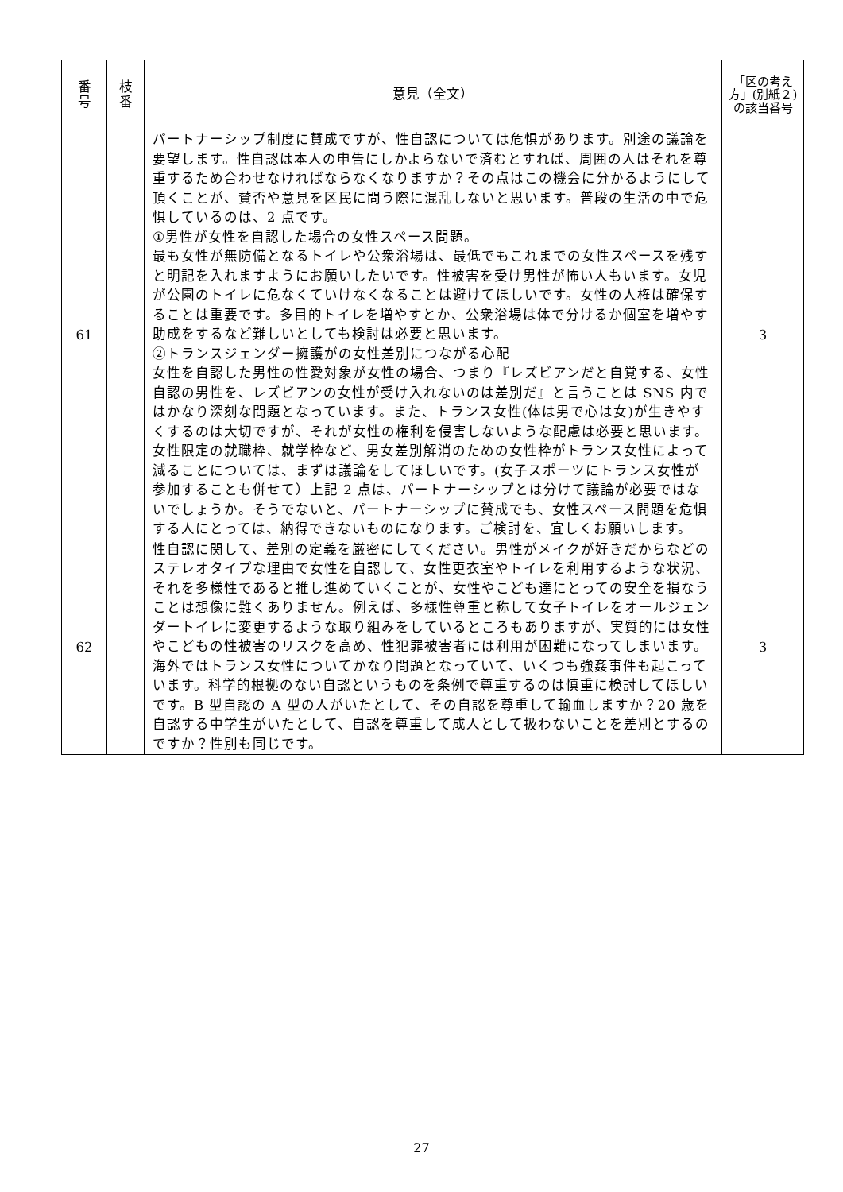| 番 号 | 枝 番 | 意見（全文） | 「区の考え方」(別紙２)の該当番号 |
| --- | --- | --- | --- |
| 61 | | パートナーシップ制度に賛成ですが、性自認については危惧があります。別途の議論を要望します。性自認は本人の申告にしかよらないで済むとすれば、周囲の人はそれを尊重するため合わせなければならなくなりますか？その点はこの機会に分かるようにして頂くことが、賛否や意見を区民に問う際に混乱しないと思います。普段の生活の中で危惧しているのは、2 点です。 ①男性が女性を自認した場合の女性スペース問題。 最も女性が無防備となるトイレや公衆浴場は、最低でもこれまでの女性スペースを残すと明記を入れますようにお願いしたいです。性被害を受け男性が怖い人もいます。女児が公園のトイレに危なくていけなくなることは避けてほしいです。女性の人権は確保することは重要です。多目的トイレを増やすとか、公衆浴場は体で分けるか個室を増やす助成をするなど難しいとしても検討は必要と思います。 ②トランスジェンダー擁護がの女性差別につながる心配 女性を自認した男性の性愛対象が女性の場合、つまり『レズビアンだと自覚する、女性自認の男性を、レズビアンの女性が受け入れないのは差別だ』と言うことは SNS 内ではかなり深刻な問題となっています。また、トランス女性(体は男で心は女)が生きやすくするのは大切ですが、それが女性の権利を侵害しないような配慮は必要と思います。女性限定の就職枠、就学枠など、男女差別解消のための女性枠がトランス女性によって減ることについては、まずは議論をしてほしいです。(女子スポーツにトランス女性が参加することも併せて）上記 2 点は、パートナーシップとは分けて議論が必要ではないでしょうか。そうでないと、パートナーシップに賛成でも、女性スペース問題を危惧する人にとっては、納得できないものになります。ご検討を、宜しくお願いします。 | 3 |
| 62 | | 性自認に関して、差別の定義を厳密にしてください。男性がメイクが好きだからなどのステレオタイプな理由で女性を自認して、女性更衣室やトイレを利用するような状況、それを多様性であると推し進めていくことが、女性やこども達にとっての安全を損なうことは想像に難くありません。例えば、多様性尊重と称して女子トイレをオールジェンダートイレに変更するような取り組みをしているところもありますが、実質的には女性やこどもの性被害のリスクを高め、性犯罪被害者には利用が困難になってしまいます。海外ではトランス女性についてかなり問題となっていて、いくつも強姦事件も起こっています。科学的根拠のない自認というものを条例で尊重するのは慎重に検討してほしいです。B 型自認の A 型の人がいたとして、その自認を尊重して輸血しますか？20 歳を自認する中学生がいたとして、自認を尊重して成人として扱わないことを差別とするのですか？性別も同じです。 | 3 |
27